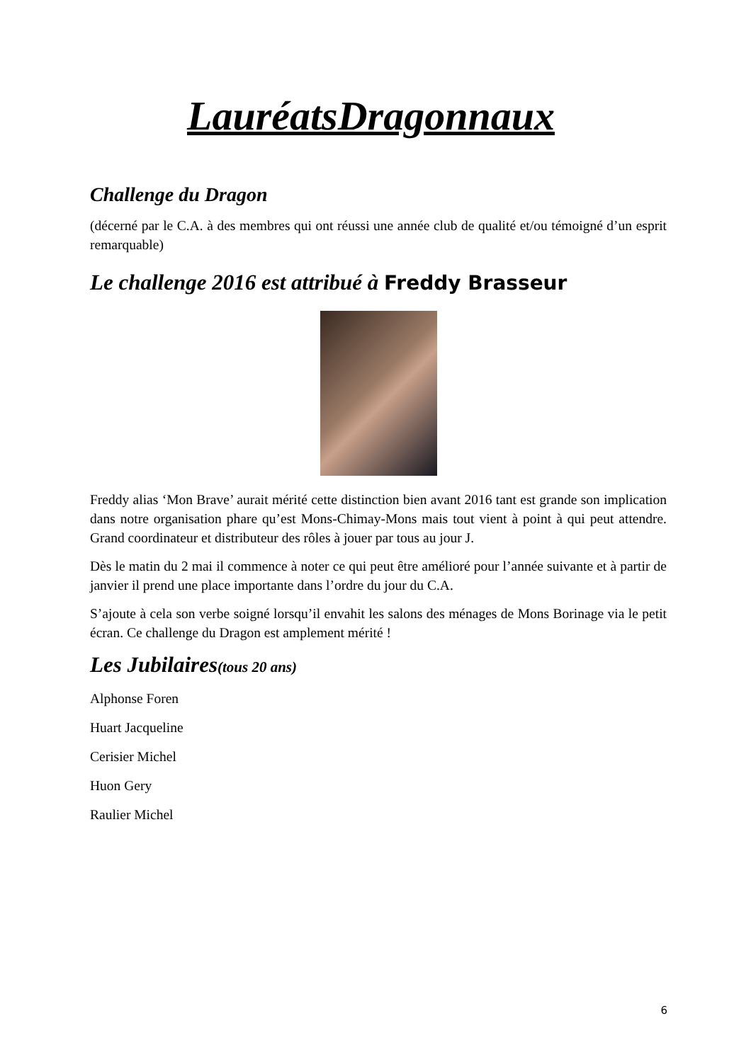LauréatsDragonnaux
Challenge du Dragon
(décerné par le C.A. à des membres qui ont réussi une année club de qualité et/ou témoigné d’un esprit remarquable)
Le challenge 2016 est attribué à Freddy Brasseur
Freddy alias ‘Mon Brave’ aurait mérité cette distinction bien avant 2016 tant est grande son implication dans notre organisation phare qu’est Mons-Chimay-Mons mais tout vient à point à qui peut attendre. Grand coordinateur et distributeur des rôles à jouer par tous au jour J.
Dès le matin du 2 mai il commence à noter ce qui peut être amélioré pour l’année suivante et à partir de janvier il prend une place importante dans l’ordre du jour du C.A.
S’ajoute à cela son verbe soigné lorsqu’il envahit les salons des ménages de Mons Borinage via le petit écran. Ce challenge du Dragon est amplement mérité !
Les Jubilaires(tous 20 ans)
Alphonse Foren
Huart Jacqueline
Cerisier Michel
Huon Gery
Raulier Michel
6